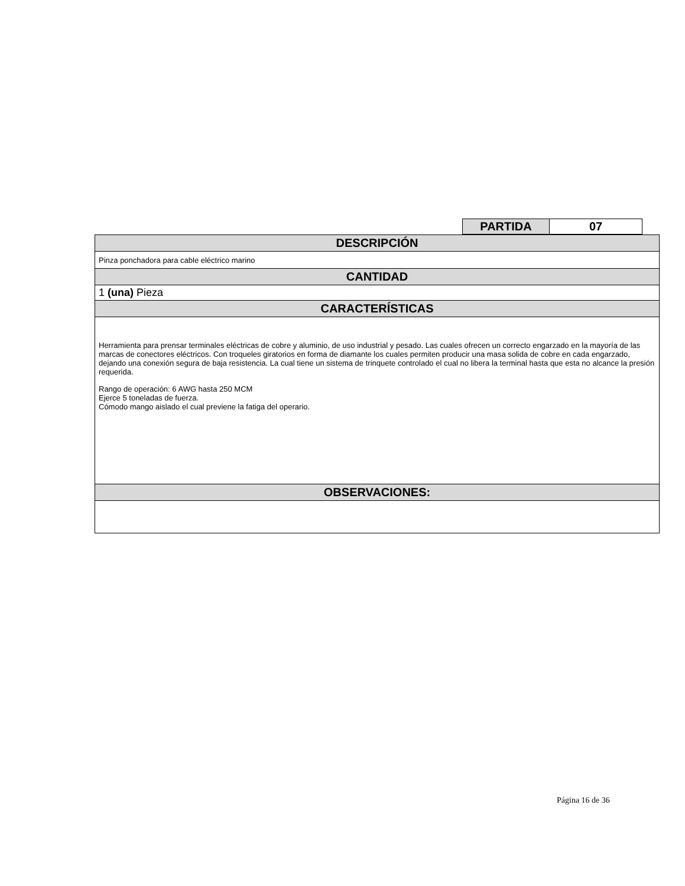| PARTIDA | 07 |
| DESCRIPCIÓN |
| Pinza ponchadora para cable eléctrico marino |
| CANTIDAD |
| 1 (una) Pieza |
| CARACTERÍSTICAS |
| Herramienta para prensar terminales eléctricas de cobre y aluminio, de uso industrial y pesado. Las cuales ofrecen un correcto engarzado en la mayoría de las marcas de conectores eléctricos. Con troqueles giratorios en forma de diamante los cuales permiten producir una masa solida de cobre en cada engarzado, dejando una conexión segura de baja resistencia. La cual tiene un sistema de trinquete controlado el cual no libera la terminal hasta que esta no alcance la presión requerida. Rango de operación: 6 AWG hasta 250 MCM Ejerce 5 toneladas de fuerza. Cómodo mango aislado el cual previene la fatiga del operario. |
| OBSERVACIONES: |
Página 16 de 36